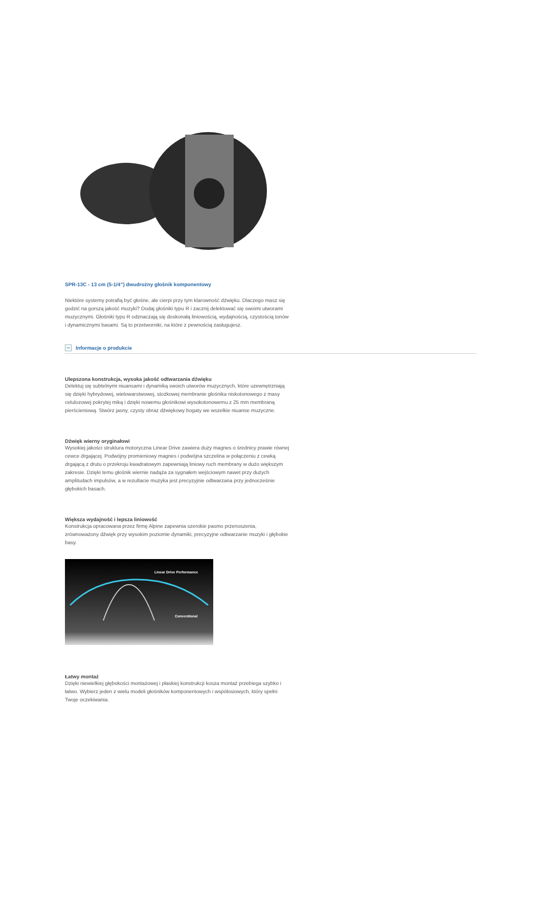SPR-13C - 13 cm (5-1/4”) dwudrożny głośnik komponentowy
Niektóre systemy potrafią być głośne, ale cierpi przy tym klarowność dźwięku. Dlaczego masz się godzić na gorszą jakość muzyki? Dodaj głośniki typu R i zacznij delektować się swoimi utworami muzycznymi. Głośniki typu R odznaczają się doskonałą liniowością, wydajnością, czystością tonów i dynamicznymi basami. Są to przetworniki, na które z pewnością zasługujesz.
Informacje o produkcie
Ulepszona konstrukcja, wysoka jakość odtwarzania dźwięku
Delektuj się subtelnymi niuansami i dynamiką swoich utworów muzycznych, które uzewnętrzniają się dzięki hybrydowej, wielowarstwowej, stożkowej membranie głośnika niskotonowego z masy celulozowej pokrytej miką i dzięki nowemu głośnikowi wysokotonowemu z 25 mm membraną pierścieniową. Stwórz jasny, czysty obraz dźwiękowy bogaty we wszelkie niuanse muzyczne.
Dźwięk wierny oryginałowi
Wysokiej jakości struktura motoryczna Linear Drive zawiera duży magnes o średnicy prawie równej cewce drgającej. Podwójny promieniowy magnes i podwójna szczelina w połączeniu z cewką drgającą z drutu o przekroju kwadratowym zapewniają liniowy ruch membrany w dużo większym zakresie. Dzięki temu głośnik wiernie nadąża za sygnałem wejściowym nawet przy dużych amplitudach impulsów, a w rezultacie muzyka jest precyzyjnie odtwarzana przy jednocześnie głębokich basach.
Większa wydajność i lepsza liniowość
Konstrukcja opracowana przez firmę Alpine zapewnia szerokie pasmo przenoszenia, zrównoważony dźwięk przy wysokim poziomie dynamiki, precyzyjne odtwarzanie muzyki i głębokie basy.
Linear Drive Performance
Conventional
Łatwy montaż
Dzięki niewielkiej głębokości montażowej i płaskiej konstrukcji kosza montaż przebiega szybko i łatwo. Wybierz jeden z wielu modeli głośników komponentowych i współosiowych, który spełni Twoje oczekiwania.